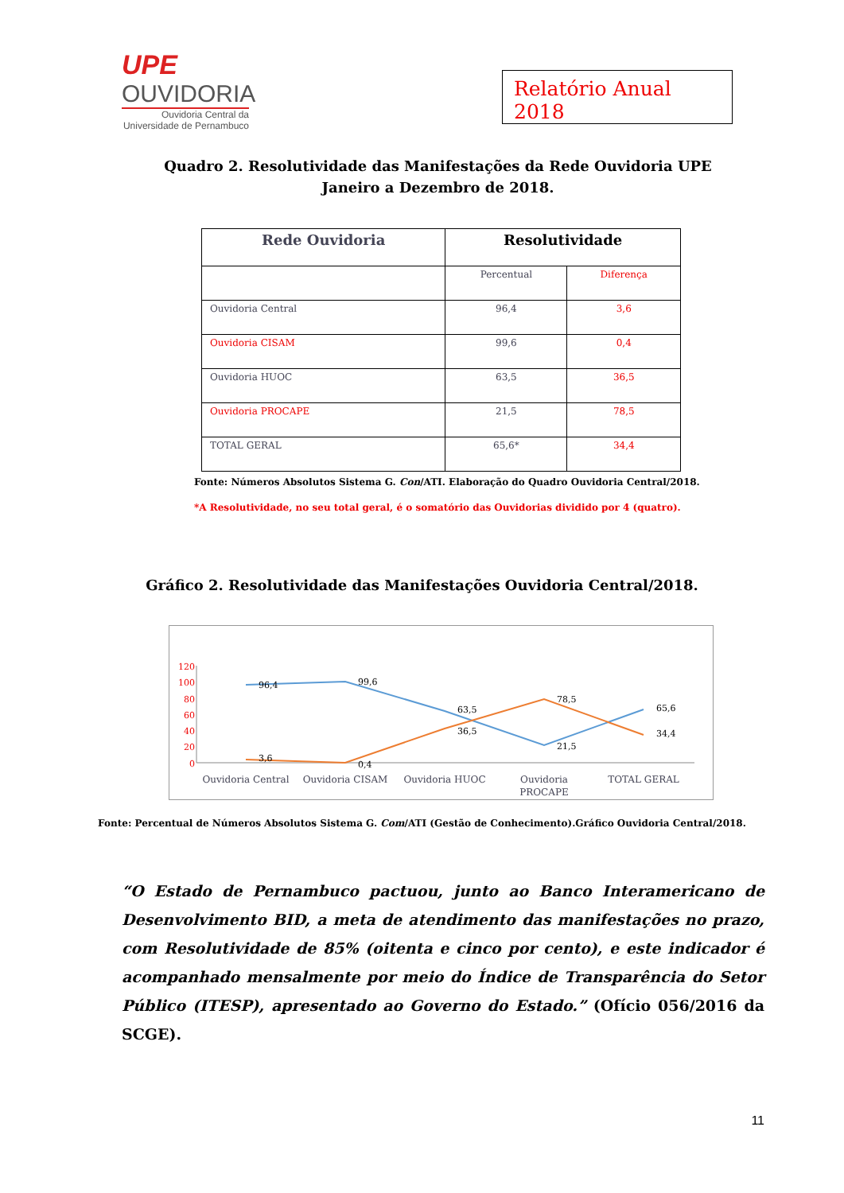UPE
OUVIDORIA
Ouvidoria Central da
Universidade de Pernambuco
Relatório Anual 2018
Quadro 2. Resolutividade das Manifestações da Rede Ouvidoria UPE Janeiro a Dezembro de 2018.
| Rede Ouvidoria | Resolutividade | |
| --- | --- | --- |
| | Percentual | Diferença |
| Ouvidoria Central | 96,4 | 3,6 |
| Ouvidoria CISAM | 99,6 | 0,4 |
| Ouvidoria HUOC | 63,5 | 36,5 |
| Ouvidoria PROCAPE | 21,5 | 78,5 |
| TOTAL GERAL | 65,6* | 34,4 |
Fonte: Números Absolutos Sistema G. Con/ATI. Elaboração do Quadro Ouvidoria Central/2018.
*A Resolutividade, no seu total geral, é o somatório das Ouvidorias dividido por 4 (quatro).
Gráfico 2. Resolutividade das Manifestações Ouvidoria Central/2018.
120
100
80
60
40
20
0
96,4
99,6
63,5
21,5
65,6
3,6
0,4
36,5
78,5
34,4
Ouvidoria Central
Ouvidoria CISAM
Ouvidoria HUOC
Ouvidoria
PROCAPE
TOTAL GERAL
Fonte: Percentual de Números Absolutos Sistema G. Com/ATI (Gestão de Conhecimento).Gráfico Ouvidoria Central/2018.
“O Estado de Pernambuco pactuou, junto ao Banco Interamericano de Desenvolvimento BID, a meta de atendimento das manifestações no prazo, com Resolutividade de 85% (oitenta e cinco por cento), e este indicador é acompanhado mensalmente por meio do Índice de Transparência do Setor Público (ITESP), apresentado ao Governo do Estado.” (Ofício 056/2016 da SCGE).
11